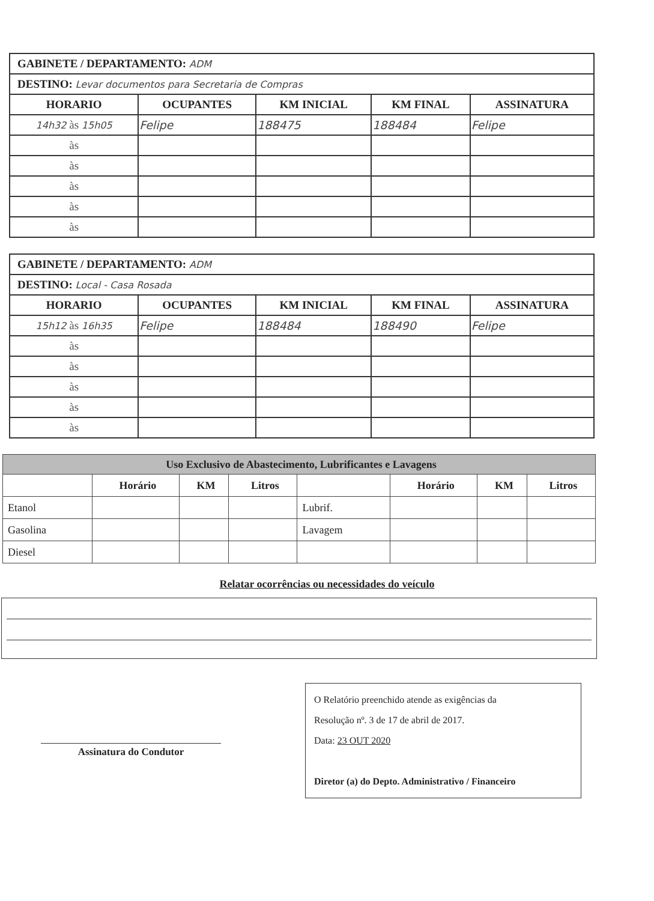| GABINETE / DEPARTAMENTO: ADM | | | | |
| --- | --- | --- | --- | --- |
| DESTINO: Levar documentos para Secretaria de Compras | | | | |
| HORARIO | OCUPANTES | KM INICIAL | KM FINAL | ASSINATURA |
| 14h32 às 15h05 | Felipe | 188475 | 188484 | Felipe |
| às | | | | |
| às | | | | |
| às | | | | |
| às | | | | |
| às | | | | |
| GABINETE / DEPARTAMENTO: ADM | | | | |
| --- | --- | --- | --- | --- |
| DESTINO: Local - Casa Rosada | | | | |
| HORARIO | OCUPANTES | KM INICIAL | KM FINAL | ASSINATURA |
| 15h12 às 16h35 | Felipe | 188484 | 188490 | Felipe |
| às | | | | |
| às | | | | |
| às | | | | |
| às | | | | |
| às | | | | |
| Uso Exclusivo de Abastecimento, Lubrificantes e Lavagens | | | | | | | |
| --- | --- | --- | --- | --- | --- | --- | --- |
| | Horário | KM | Litros | | Horário | KM | Litros |
| Etanol | | | | Lubrif. | | | |
| Gasolina | | | | Lavagem | | | |
| Diesel | | | | | | | |
Relatar ocorrências ou necessidades do veículo
Assinatura do Condutor
O Relatório preenchido atende as exigências da
Resolução nº. 3 de 17 de abril de 2017.
Data: 23 OUT 2020
Diretor (a) do Depto. Administrativo / Financeiro